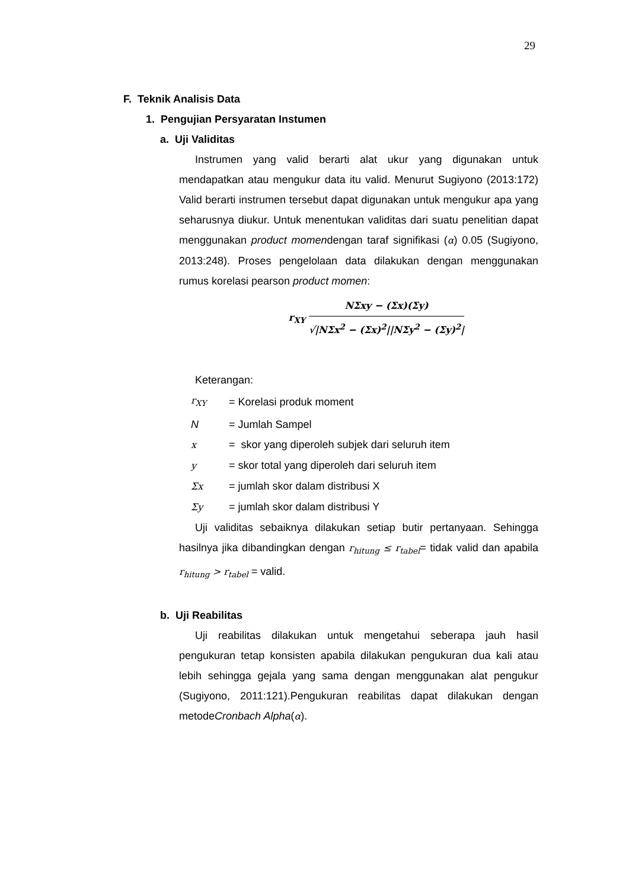29
F. Teknik Analisis Data
1. Pengujian Persyaratan Instumen
a. Uji Validitas
Instrumen yang valid berarti alat ukur yang digunakan untuk mendapatkan atau mengukur data itu valid. Menurut Sugiyono (2013:172) Valid berarti instrumen tersebut dapat digunakan untuk mengukur apa yang seharusnya diukur. Untuk menentukan validitas dari suatu penelitian dapat menggunakan product momendengan taraf signifikasi (α) 0.05 (Sugiyono, 2013:248). Proses pengelolaan data dilakukan dengan menggunakan rumus korelasi pearson product momen:
r<sub>XY</sub>
NΣxy − (Σx)(Σy)
√|NΣx<sup>2</sup> − (Σx)<sup>2</sup>||NΣy<sup>2</sup> − (Σy)<sup>2</sup>|
Keterangan:
| r<sub>XY</sub> | = Korelasi produk moment |
| N | = Jumlah Sampel |
| x | = skor yang diperoleh subjek dari seluruh item |
| y | = skor total yang diperoleh dari seluruh item |
| Σx | = jumlah skor dalam distribusi X |
| Σy | = jumlah skor dalam distribusi Y |
Uji validitas sebaiknya dilakukan setiap butir pertanyaan. Sehingga hasilnya jika dibandingkan dengan r<sub>hitung</sub> ≤ r<sub>tabel</sub>= tidak valid dan apabila r<sub>hitung</sub> > r<sub>tabel</sub> = valid.
b. Uji Reabilitas
Uji reabilitas dilakukan untuk mengetahui seberapa jauh hasil pengukuran tetap konsisten apabila dilakukan pengukuran dua kali atau lebih sehingga gejala yang sama dengan menggunakan alat pengukur (Sugiyono, 2011:121).Pengukuran reabilitas dapat dilakukan dengan metodeCronbach Alpha(α).